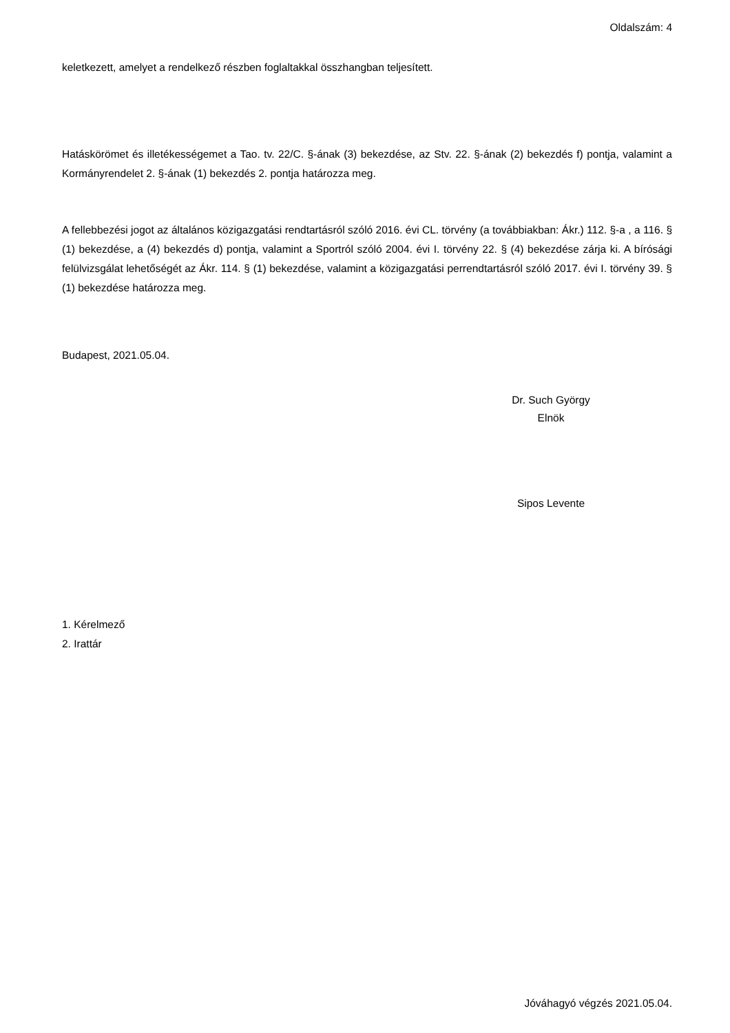Oldalszám: 4
keletkezett, amelyet a rendelkező részben foglaltakkal összhangban teljesített.
Hatáskörömet és illetékességemet a Tao. tv. 22/C. §-ának (3) bekezdése, az Stv. 22. §-ának (2) bekezdés f) pontja, valamint a Kormányrendelet 2. §-ának (1) bekezdés 2. pontja határozza meg.
A fellebbezési jogot az általános közigazgatási rendtartásról szóló 2016. évi CL. törvény (a továbbiakban: Ákr.) 112. §-a , a 116. § (1) bekezdése, a (4) bekezdés d) pontja, valamint a Sportról szóló 2004. évi I. törvény 22. § (4) bekezdése zárja ki. A bírósági felülvizsgálat lehetőségét az Ákr. 114. § (1) bekezdése, valamint a közigazgatási perrendtartásról szóló 2017. évi I. törvény 39. § (1) bekezdése határozza meg.
Budapest, 2021.05.04.
Dr. Such György
Elnök
Sipos Levente
1. Kérelmező
2. Irattár
Jóváhagyó végzés 2021.05.04.